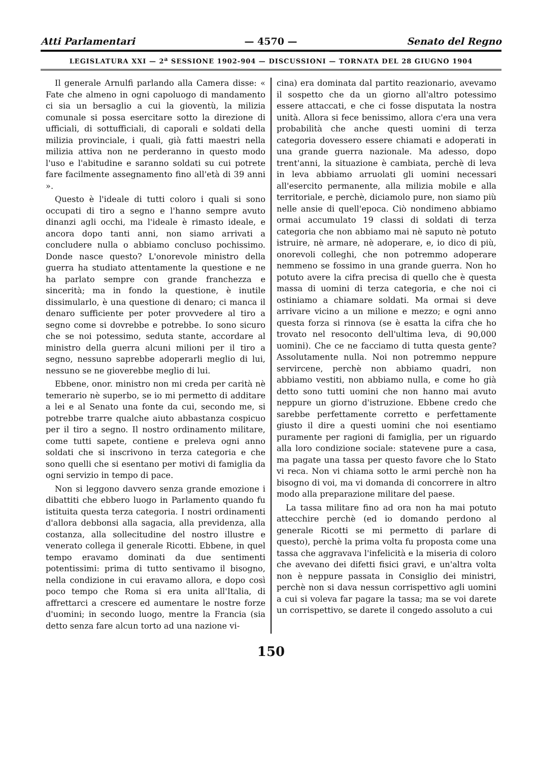Atti Parlamentari — 4570 — Senato del Regno
LEGISLATURA XXI — 2<sup>a</sup> SESSIONE 1902-904 — DISCUSSIONI — TORNATA DEL 28 GIUGNO 1904
Il generale Arnulfi parlando alla Camera disse: « Fate che almeno in ogni capoluogo di mandamento ci sia un bersaglio a cui la gioventù, la milizia comunale si possa esercitare sotto la direzione di ufficiali, di sottufficiali, di caporali e soldati della milizia provinciale, i quali, già fatti maestri nella milizia attiva non ne perderanno in questo modo l'uso e l'abitudine e saranno soldati su cui potrete fare facilmente assegnamento fino all'età di 39 anni ».
Questo è l'ideale di tutti coloro i quali si sono occupati di tiro a segno e l'hanno sempre avuto dinanzi agli occhi, ma l'ideale è rimasto ideale, e ancora dopo tanti anni, non siamo arrivati a concludere nulla o abbiamo concluso pochissimo. Donde nasce questo? L'onorevole ministro della guerra ha studiato attentamente la questione e ne ha parlato sempre con grande franchezza e sincerità; ma in fondo la questione, è inutile dissimularlo, è una questione di denaro; ci manca il denaro sufficiente per poter provvedere al tiro a segno come si dovrebbe e potrebbe. Io sono sicuro che se noi potessimo, seduta stante, accordare al ministro della guerra alcuni milioni per il tiro a segno, nessuno saprebbe adoperarli meglio di lui, nessuno se ne gioverebbe meglio di lui.
Ebbene, onor. ministro non mi creda per carità nè temerario nè superbo, se io mi permetto di additare a lei e al Senato una fonte da cui, secondo me, si potrebbe trarre qualche aiuto abbastanza cospicuo per il tiro a segno. Il nostro ordinamento militare, come tutti sapete, contiene e preleva ogni anno soldati che si inscrivono in terza categoria e che sono quelli che si esentano per motivi di famiglia da ogni servizio in tempo di pace.
Non si leggono davvero senza grande emozione i dibattiti che ebbero luogo in Parlamento quando fu istituita questa terza categoria. I nostri ordinamenti d'allora debbonsi alla sagacia, alla previdenza, alla costanza, alla sollecitudine del nostro illustre e venerato collega il generale Ricotti. Ebbene, in quel tempo eravamo dominati da due sentimenti potentissimi: prima di tutto sentivamo il bisogno, nella condizione in cui eravamo allora, e dopo così poco tempo che Roma si era unita all'Italia, di affrettarci a crescere ed aumentare le nostre forze d'uomini; in secondo luogo, mentre la Francia (sia detto senza fare alcun torto ad una nazione vi-
cina) era dominata dal partito reazionario, avevamo il sospetto che da un giorno all'altro potessimo essere attaccati, e che ci fosse disputata la nostra unità. Allora si fece benissimo, allora c'era una vera probabilità che anche questi uomini di terza categoria dovessero essere chiamati e adoperati in una grande guerra nazionale. Ma adesso, dopo trent'anni, la situazione è cambiata, perchè di leva in leva abbiamo arruolati gli uomini necessari all'esercito permanente, alla milizia mobile e alla territoriale, e perchè, diciamolo pure, non siamo più nelle ansie di quell'epoca. Ciò nondimeno abbiamo ormai accumulato 19 classi di soldati di terza categoria che non abbiamo mai nè saputo nè potuto istruire, nè armare, nè adoperare, e, io dico di più, onorevoli colleghi, che non potremmo adoperare nemmeno se fossimo in una grande guerra. Non ho potuto avere la cifra precisa di quello che è questa massa di uomini di terza categoria, e che noi ci ostiniamo a chiamare soldati. Ma ormai si deve arrivare vicino a un milione e mezzo; e ogni anno questa forza si rinnova (se è esatta la cifra che ho trovato nel resoconto dell'ultima leva, di 90,000 uomini). Che ce ne facciamo di tutta questa gente? Assolutamente nulla. Noi non potremmo neppure servircene, perchè non abbiamo quadri, non abbiamo vestiti, non abbiamo nulla, e come ho già detto sono tutti uomini che non hanno mai avuto neppure un giorno d'istruzione. Ebbene credo che sarebbe perfettamente corretto e perfettamente giusto il dire a questi uomini che noi esentiamo puramente per ragioni di famiglia, per un riguardo alla loro condizione sociale: statevene pure a casa, ma pagate una tassa per questo favore che lo Stato vi reca. Non vi chiama sotto le armi perchè non ha bisogno di voi, ma vi domanda di concorrere in altro modo alla preparazione militare del paese.
La tassa militare fino ad ora non ha mai potuto attecchire perchè (ed io domando perdono al generale Ricotti se mi permetto di parlare di questo), perchè la prima volta fu proposta come una tassa che aggravava l'infelicità e la miseria di coloro che avevano dei difetti fisici gravi, e un'altra volta non è neppure passata in Consiglio dei ministri, perchè non si dava nessun corrispettivo agli uomini a cui si voleva far pagare la tassa; ma se voi darete un corrispettivo, se darete il congedo assoluto a cui
150